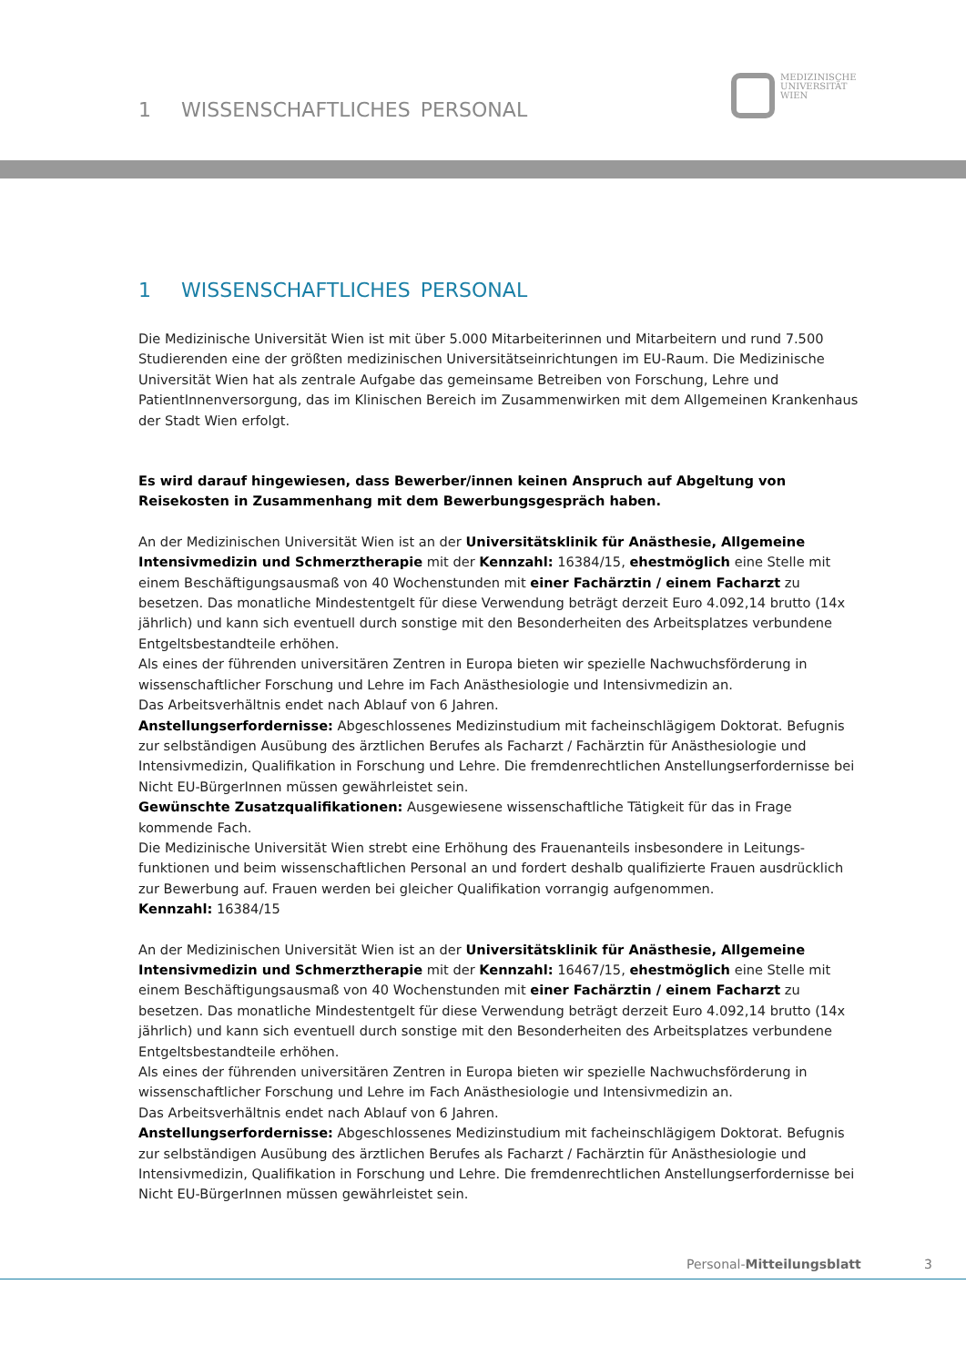1 WISSENSCHAFTLICHES PERSONAL
MEDIZINISCHE
UNIVERSITÄT
WIEN
1 WISSENSCHAFTLICHES PERSONAL
Die Medizinische Universität Wien ist mit über 5.000 Mitarbeiterinnen und Mitarbeitern und rund 7.500 Studierenden eine der größten medizinischen Universitätseinrichtungen im EU-Raum. Die Medizinische Universität Wien hat als zentrale Aufgabe das gemeinsame Betreiben von Forschung, Lehre und PatientInnenversorgung, das im Klinischen Bereich im Zusammenwirken mit dem Allgemeinen Krankenhaus der Stadt Wien erfolgt.
Es wird darauf hingewiesen, dass Bewerber/innen keinen Anspruch auf Abgeltung von Reisekosten in Zusammenhang mit dem Bewerbungsgespräch haben.
An der Medizinischen Universität Wien ist an der Universitätsklinik für Anästhesie, Allgemeine Intensivmedizin und Schmerztherapie mit der Kennzahl: 16384/15, ehestmöglich eine Stelle mit einem Beschäftigungsausmaß von 40 Wochenstunden mit einer Fachärztin / einem Facharzt zu besetzen. Das monatliche Mindestentgelt für diese Verwendung beträgt derzeit Euro 4.092,14 brutto (14x jährlich) und kann sich eventuell durch sonstige mit den Besonderheiten des Arbeitsplatzes verbundene Entgeltsbestandteile erhöhen.
Als eines der führenden universitären Zentren in Europa bieten wir spezielle Nachwuchsförderung in wissenschaftlicher Forschung und Lehre im Fach Anästhesiologie und Intensivmedizin an.
Das Arbeitsverhältnis endet nach Ablauf von 6 Jahren.
Anstellungserfordernisse: Abgeschlossenes Medizinstudium mit facheinschlägigem Doktorat. Befugnis zur selbständigen Ausübung des ärztlichen Berufes als Facharzt / Fachärztin für Anästhesiologie und Intensivmedizin, Qualifikation in Forschung und Lehre. Die fremdenrechtlichen Anstellungserfordernisse bei Nicht EU-BürgerInnen müssen gewährleistet sein.
Gewünschte Zusatzqualifikationen: Ausgewiesene wissenschaftliche Tätigkeit für das in Frage kommende Fach.
Die Medizinische Universität Wien strebt eine Erhöhung des Frauenanteils insbesondere in Leitungs-funktionen und beim wissenschaftlichen Personal an und fordert deshalb qualifizierte Frauen ausdrücklich zur Bewerbung auf. Frauen werden bei gleicher Qualifikation vorrangig aufgenommen.
Kennzahl: 16384/15
An der Medizinischen Universität Wien ist an der Universitätsklinik für Anästhesie, Allgemeine Intensivmedizin und Schmerztherapie mit der Kennzahl: 16467/15, ehestmöglich eine Stelle mit einem Beschäftigungsausmaß von 40 Wochenstunden mit einer Fachärztin / einem Facharzt zu besetzen. Das monatliche Mindestentgelt für diese Verwendung beträgt derzeit Euro 4.092,14 brutto (14x jährlich) und kann sich eventuell durch sonstige mit den Besonderheiten des Arbeitsplatzes verbundene Entgeltsbestandteile erhöhen.
Als eines der führenden universitären Zentren in Europa bieten wir spezielle Nachwuchsförderung in wissenschaftlicher Forschung und Lehre im Fach Anästhesiologie und Intensivmedizin an.
Das Arbeitsverhältnis endet nach Ablauf von 6 Jahren.
Anstellungserfordernisse: Abgeschlossenes Medizinstudium mit facheinschlägigem Doktorat. Befugnis zur selbständigen Ausübung des ärztlichen Berufes als Facharzt / Fachärztin für Anästhesiologie und Intensivmedizin, Qualifikation in Forschung und Lehre. Die fremdenrechtlichen Anstellungserfordernisse bei Nicht EU-BürgerInnen müssen gewährleistet sein.
Personal-Mitteilungsblatt 3